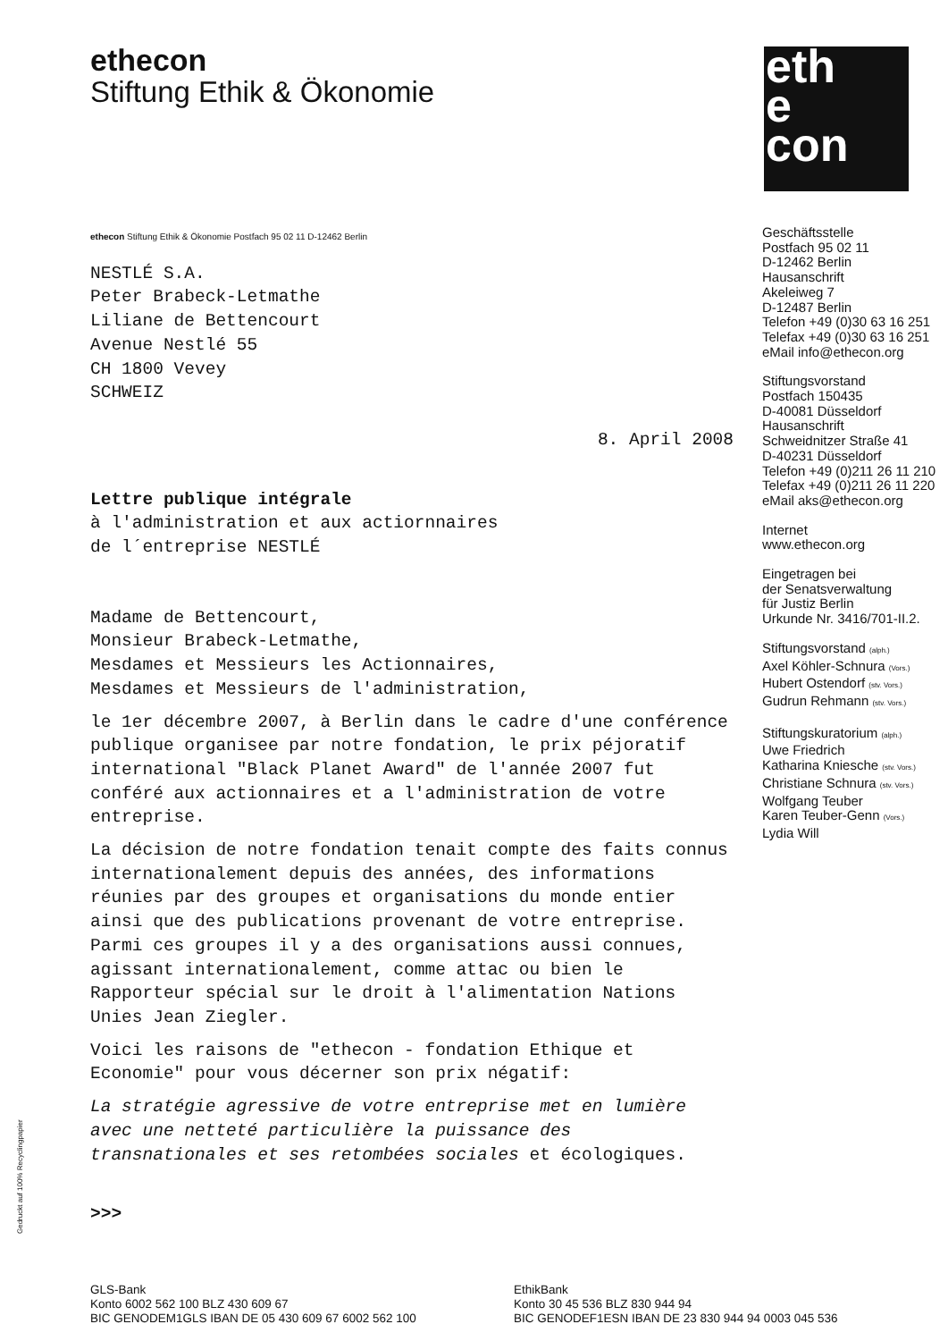ethecon
Stiftung Ethik & Ökonomie
eth
e
con
ethecon Stiftung Ethik & Ökonomie Postfach 95 02 11 D-12462 Berlin
NESTLÉ S.A.
Peter Brabeck-Letmathe
Liliane de Bettencourt
Avenue Nestlé 55
CH 1800 Vevey
SCHWEIZ
8. April 2008
Lettre publique intégrale
à l'administration et aux actiornnaires
de l´entreprise NESTLÉ
Madame de Bettencourt,
Monsieur Brabeck-Letmathe,
Mesdames et Messieurs les Actionnaires,
Mesdames et Messieurs de l'administration,
le 1er décembre 2007, à Berlin dans le cadre d'une conférence publique organisee par notre fondation, le prix péjoratif international "Black Planet Award" de l'année 2007 fut conféré aux actionnaires et a l'administration de votre entreprise.
La décision de notre fondation tenait compte des faits connus internationalement depuis des années, des informations réunies par des groupes et organisations du monde entier ainsi que des publications provenant de votre entreprise. Parmi ces groupes il y a des organisations aussi connues, agissant internationalement, comme attac ou bien le Rapporteur spécial sur le droit à l'alimentation Nations Unies Jean Ziegler.
Voici les raisons de "ethecon - fondation Ethique et Economie" pour vous décerner son prix négatif:
La stratégie agressive de votre entreprise met en lumière avec une netteté particulière la puissance des transnationales et ses retombées sociales et écologiques.
>>>
Geschäftsstelle
Postfach 95 02 11
D-12462 Berlin
Hausanschrift
Akeleiweg 7
D-12487 Berlin
Telefon +49 (0)30 63 16 251
Telefax +49 (0)30 63 16 251
eMail info@ethecon.org
Stiftungsvorstand
Postfach 150435
D-40081 Düsseldorf
Hausanschrift
Schweidnitzer Straße 41
D-40231 Düsseldorf
Telefon +49 (0)211 26 11 210
Telefax +49 (0)211 26 11 220
eMail aks@ethecon.org
Internet
www.ethecon.org
Eingetragen bei
der Senatsverwaltung
für Justiz Berlin
Urkunde Nr. 3416/701-II.2.
Stiftungsvorstand (alph.)
Axel Köhler-Schnura (Vors.)
Hubert Ostendorf (stv. Vors.)
Gudrun Rehmann (stv. Vors.)
Stiftungskuratorium (alph.)
Uwe Friedrich
Katharina Kniesche (stv. Vors.)
Christiane Schnura (stv. Vors.)
Wolfgang Teuber
Karen Teuber-Genn (Vors.)
Lydia Will
Gedruckt auf 100% Recyclingpapier
GLS-Bank
Konto 6002 562 100 BLZ 430 609 67
BIC GENODEM1GLS IBAN DE 05 430 609 67 6002 562 100
EthikBank
Konto 30 45 536 BLZ 830 944 94
BIC GENODEF1ESN IBAN DE 23 830 944 94 0003 045 536